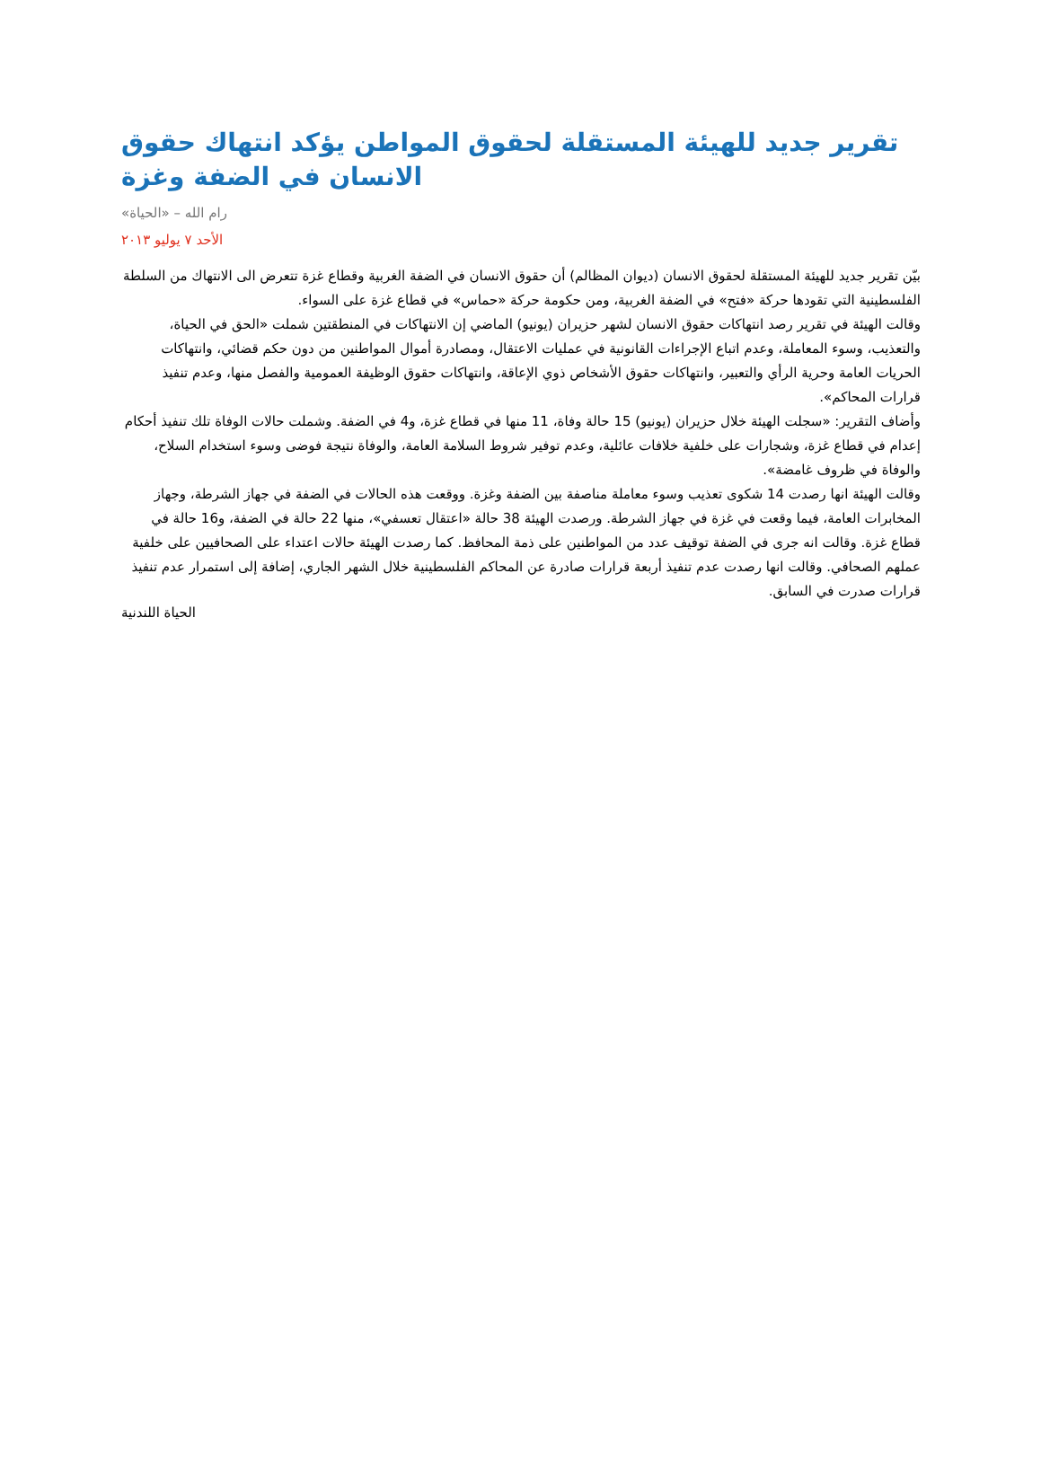تقرير جديد للهيئة المستقلة لحقوق المواطن يؤكد انتهاك حقوق الانسان في الضفة وغزة
رام الله – «الحياة»
الأحد ٧ يوليو ٢٠١٣
بيّن تقرير جديد للهيئة المستقلة لحقوق الانسان (ديوان المظالم) أن حقوق الانسان في الضفة الغربية وقطاع غزة تتعرض الى الانتهاك من السلطة الفلسطينية التي تقودها حركة «فتح» في الضفة الغربية، ومن حكومة حركة «حماس» في قطاع غزة على السواء.
وقالت الهيئة في تقرير رصد انتهاكات حقوق الانسان لشهر حزيران (يونيو) الماضي إن الانتهاكات في المنطقتين شملت «الحق في الحياة، والتعذيب، وسوء المعاملة، وعدم اتباع الإجراءات القانونية في عمليات الاعتقال، ومصادرة أموال المواطنين من دون حكم قضائي، وانتهاكات الحريات العامة وحرية الرأي والتعبير، وانتهاكات حقوق الأشخاص ذوي الإعاقة، وانتهاكات حقوق الوظيفة العمومية والفصل منها، وعدم تنفيذ قرارات المحاكم».
وأضاف التقرير: «سجلت الهيئة خلال حزيران (يونيو) 15 حالة وفاة، 11 منها في قطاع غزة، و4 في الضفة. وشملت حالات الوفاة تلك تنفيذ أحكام إعدام في قطاع غزة، وشجارات على خلفية خلافات عائلية، وعدم توفير شروط السلامة العامة، والوفاة نتيجة فوضى وسوء استخدام السلاح، والوفاة في ظروف غامضة».
وقالت الهيئة انها رصدت 14 شكوى تعذيب وسوء معاملة مناصفة بين الضفة وغزة. ووقعت هذه الحالات في الضفة في جهاز الشرطة، وجهاز المخابرات العامة، فيما وقعت في غزة في جهاز الشرطة. ورصدت الهيئة 38 حالة «اعتقال تعسفي»، منها 22 حالة في الضفة، و16 حالة في قطاع غزة. وقالت انه جرى في الضفة توقيف عدد من المواطنين على ذمة المحافظ. كما رصدت الهيئة حالات اعتداء على الصحافيين على خلفية عملهم الصحافي. وقالت انها رصدت عدم تنفيذ أربعة قرارات صادرة عن المحاكم الفلسطينية خلال الشهر الجاري، إضافة إلى استمرار عدم تنفيذ قرارات صدرت في السابق.
الحياة اللندنية